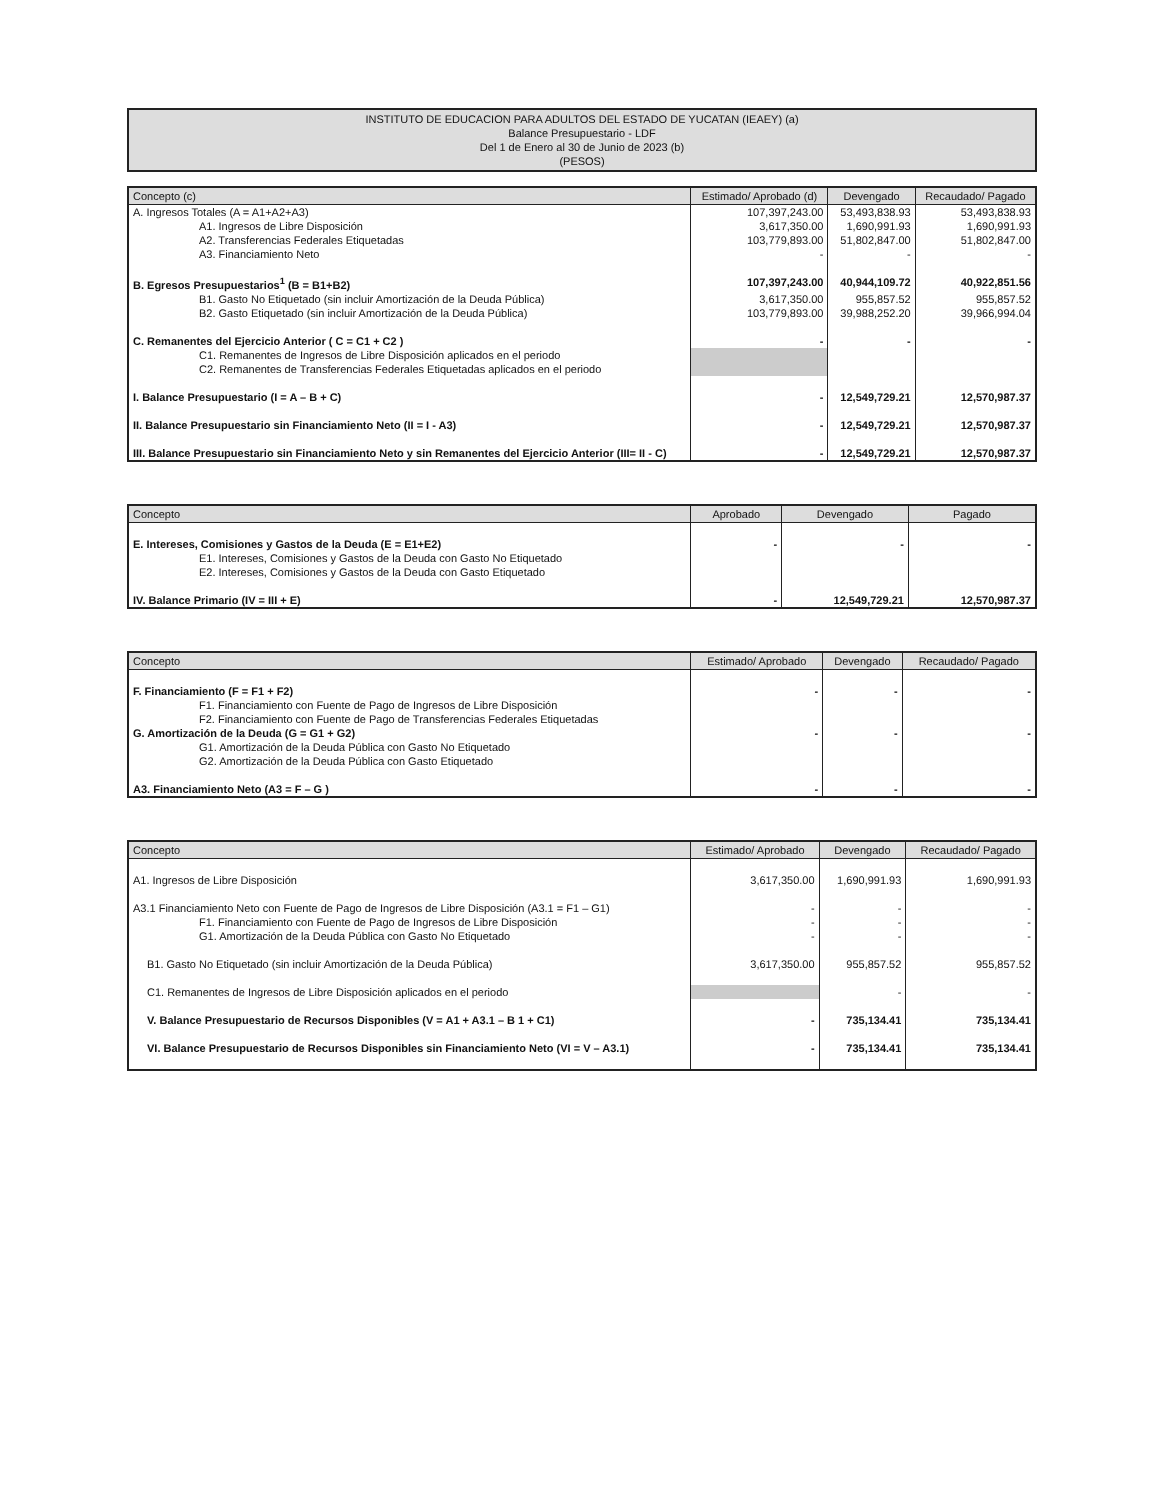INSTITUTO DE EDUCACION PARA ADULTOS DEL ESTADO DE YUCATAN (IEAEY) (a)
Balance Presupuestario - LDF
Del 1 de Enero al 30 de Junio de 2023 (b)
(PESOS)
| Concepto (c) | Estimado/ Aprobado (d) | Devengado | Recaudado/ Pagado |
| --- | --- | --- | --- |
| A. Ingresos Totales (A = A1+A2+A3) | 107,397,243.00 | 53,493,838.93 | 53,493,838.93 |
| A1. Ingresos de Libre Disposición | 3,617,350.00 | 1,690,991.93 | 1,690,991.93 |
| A2. Transferencias Federales Etiquetadas | 103,779,893.00 | 51,802,847.00 | 51,802,847.00 |
| A3. Financiamiento Neto | - | - | - |
| B. Egresos Presupuestarios<sup>1</sup> (B = B1+B2) | 107,397,243.00 | 40,944,109.72 | 40,922,851.56 |
| B1. Gasto No Etiquetado (sin incluir Amortización de la Deuda Pública) | 3,617,350.00 | 955,857.52 | 955,857.52 |
| B2. Gasto Etiquetado (sin incluir Amortización de la Deuda Pública) | 103,779,893.00 | 39,988,252.20 | 39,966,994.04 |
| C. Remanentes del Ejercicio Anterior ( C = C1 + C2 ) | - | - | - |
| C1. Remanentes de Ingresos de Libre Disposición aplicados en el periodo | | | |
| C2. Remanentes de Transferencias Federales Etiquetadas aplicados en el periodo | | | |
| I. Balance Presupuestario (I = A – B + C) | - | 12,549,729.21 | 12,570,987.37 |
| II. Balance Presupuestario sin Financiamiento Neto (II = I - A3) | - | 12,549,729.21 | 12,570,987.37 |
| III. Balance Presupuestario sin Financiamiento Neto y sin Remanentes del Ejercicio Anterior (III= II - C) | - | 12,549,729.21 | 12,570,987.37 |
| Concepto | Aprobado | Devengado | Pagado |
| --- | --- | --- | --- |
| E. Intereses, Comisiones y Gastos de la Deuda (E = E1+E2) | - | - | - |
| E1. Intereses, Comisiones y Gastos de la Deuda con Gasto No Etiquetado | | | |
| E2. Intereses, Comisiones y Gastos de la Deuda con Gasto Etiquetado | | | |
| IV. Balance Primario (IV = III + E) | - | 12,549,729.21 | 12,570,987.37 |
| Concepto | Estimado/ Aprobado | Devengado | Recaudado/ Pagado |
| --- | --- | --- | --- |
| F. Financiamiento (F = F1 + F2) | - | - | - |
| F1. Financiamiento con Fuente de Pago de Ingresos de Libre Disposición | | | |
| F2. Financiamiento con Fuente de Pago de Transferencias Federales Etiquetadas | | | |
| G. Amortización de la Deuda (G = G1 + G2) | - | - | - |
| G1. Amortización de la Deuda Pública con Gasto No Etiquetado | | | |
| G2. Amortización de la Deuda Pública con Gasto Etiquetado | | | |
| A3. Financiamiento Neto (A3 = F – G ) | - | - | - |
| Concepto | Estimado/ Aprobado | Devengado | Recaudado/ Pagado |
| --- | --- | --- | --- |
| A1. Ingresos de Libre Disposición | 3,617,350.00 | 1,690,991.93 | 1,690,991.93 |
| A3.1 Financiamiento Neto con Fuente de Pago de Ingresos de Libre Disposición (A3.1 = F1 – G1) | - | - | - |
| F1. Financiamiento con Fuente de Pago de Ingresos de Libre Disposición | - | - | - |
| G1. Amortización de la Deuda Pública con Gasto No Etiquetado | - | - | - |
| B1. Gasto No Etiquetado (sin incluir Amortización de la Deuda Pública) | 3,617,350.00 | 955,857.52 | 955,857.52 |
| C1. Remanentes de Ingresos de Libre Disposición aplicados en el periodo | | - | - |
| V. Balance Presupuestario de Recursos Disponibles (V = A1 + A3.1 – B 1 + C1) | - | 735,134.41 | 735,134.41 |
| VI. Balance Presupuestario de Recursos Disponibles sin Financiamiento Neto (VI = V – A3.1) | - | 735,134.41 | 735,134.41 |